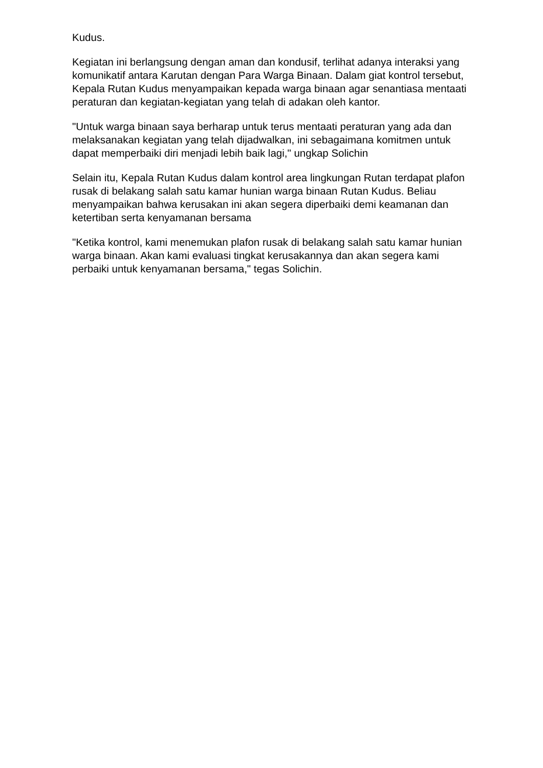Kudus.
Kegiatan ini berlangsung dengan aman dan kondusif, terlihat adanya interaksi yang komunikatif antara Karutan dengan Para Warga Binaan. Dalam giat kontrol tersebut, Kepala Rutan Kudus menyampaikan kepada warga binaan agar senantiasa mentaati peraturan dan kegiatan-kegiatan yang telah di adakan oleh kantor.
"Untuk warga binaan saya berharap untuk terus mentaati peraturan yang ada dan melaksanakan kegiatan yang telah dijadwalkan, ini sebagaimana komitmen untuk dapat memperbaiki diri menjadi lebih baik lagi," ungkap Solichin
Selain itu, Kepala Rutan Kudus dalam kontrol area lingkungan Rutan terdapat plafon rusak di belakang salah satu kamar hunian warga binaan Rutan Kudus. Beliau menyampaikan bahwa kerusakan ini akan segera diperbaiki demi keamanan dan ketertiban serta kenyamanan bersama
"Ketika kontrol, kami menemukan plafon rusak di belakang salah satu kamar hunian warga binaan. Akan kami evaluasi tingkat kerusakannya dan akan segera kami perbaiki untuk kenyamanan bersama," tegas Solichin.